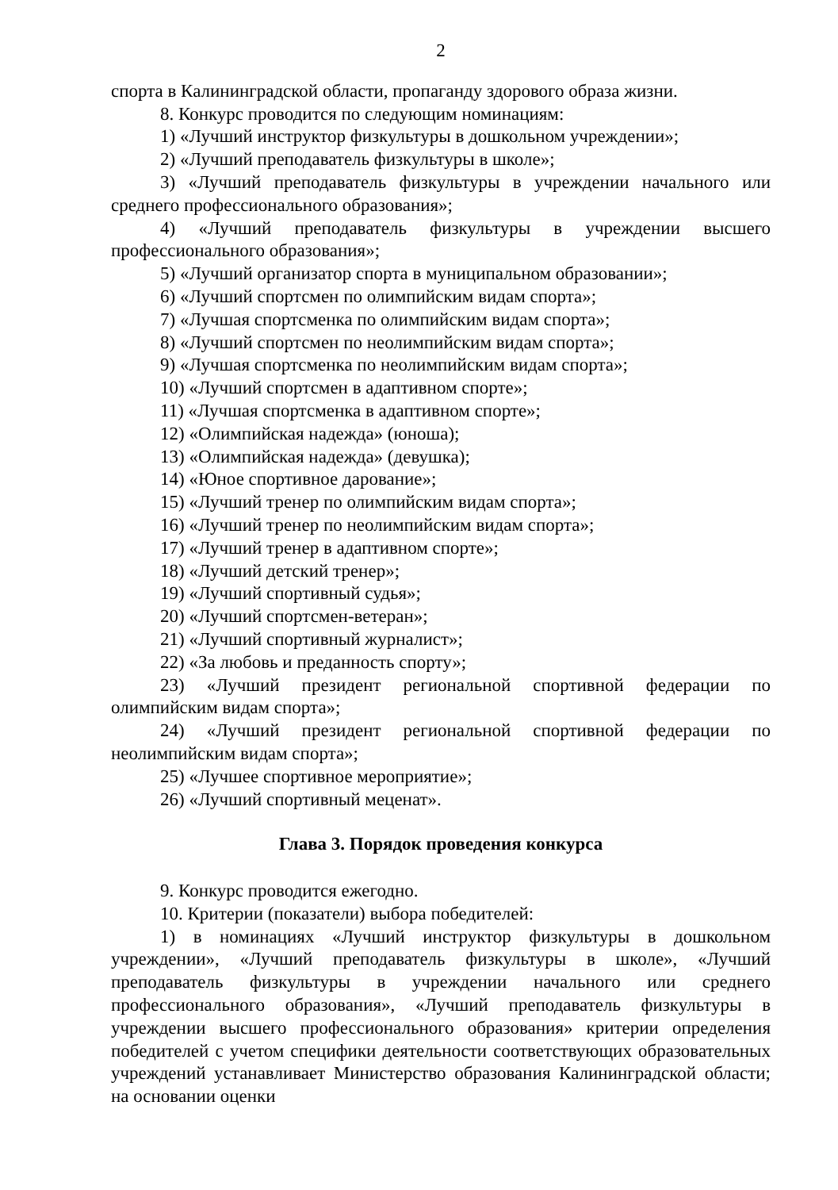2
спорта в Калининградской области, пропаганду здорового образа жизни.
8. Конкурс проводится по следующим номинациям:
1) «Лучший инструктор физкультуры в дошкольном учреждении»;
2) «Лучший преподаватель физкультуры в школе»;
3) «Лучший преподаватель физкультуры в учреждении начального или среднего профессионального образования»;
4) «Лучший преподаватель физкультуры в учреждении высшего профессионального образования»;
5) «Лучший организатор спорта в муниципальном образовании»;
6) «Лучший спортсмен по олимпийским видам спорта»;
7) «Лучшая спортсменка по олимпийским видам спорта»;
8) «Лучший спортсмен по неолимпийским видам спорта»;
9) «Лучшая спортсменка по неолимпийским видам спорта»;
10) «Лучший спортсмен в адаптивном спорте»;
11) «Лучшая спортсменка в адаптивном спорте»;
12) «Олимпийская надежда» (юноша);
13) «Олимпийская надежда» (девушка);
14) «Юное спортивное дарование»;
15) «Лучший тренер по олимпийским видам спорта»;
16) «Лучший тренер по неолимпийским видам спорта»;
17) «Лучший тренер в адаптивном спорте»;
18) «Лучший детский тренер»;
19) «Лучший спортивный судья»;
20) «Лучший спортсмен-ветеран»;
21) «Лучший спортивный журналист»;
22) «За любовь и преданность спорту»;
23) «Лучший президент региональной спортивной федерации по олимпийским видам спорта»;
24) «Лучший президент региональной спортивной федерации по неолимпийским видам спорта»;
25) «Лучшее спортивное мероприятие»;
26) «Лучший спортивный меценат».
Глава 3. Порядок проведения конкурса
9. Конкурс проводится ежегодно.
10. Критерии (показатели) выбора победителей:
1) в номинациях «Лучший инструктор физкультуры в дошкольном учреждении», «Лучший преподаватель физкультуры в школе», «Лучший преподаватель физкультуры в учреждении начального или среднего профессионального образования», «Лучший преподаватель физкультуры в учреждении высшего профессионального образования» критерии определения победителей с учетом специфики деятельности соответствующих образовательных учреждений устанавливает Министерство образования Калининградской области; на основании оценки